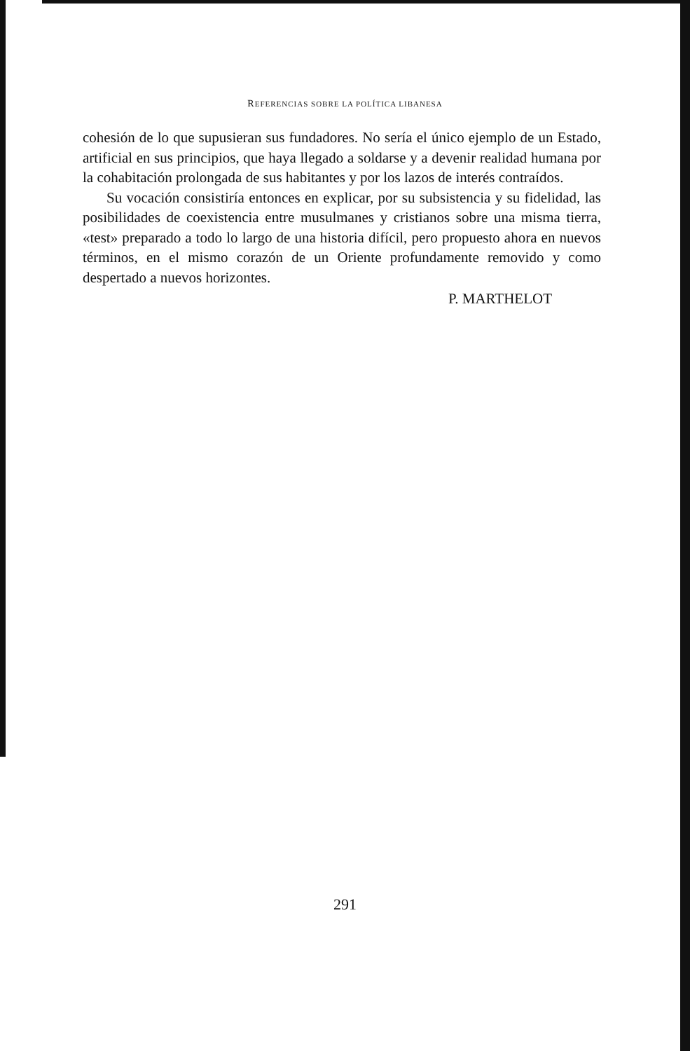REFERENCIAS SOBRE LA POLÍTICA LIBANESA
cohesión de lo que supusieran sus fundadores. No sería el único ejemplo de un Estado, artificial en sus principios, que haya llegado a soldarse y a devenir realidad humana por la cohabitación prolongada de sus habitantes y por los lazos de interés contraídos.
Su vocación consistiría entonces en explicar, por su subsistencia y su fidelidad, las posibilidades de coexistencia entre musulmanes y cristianos sobre una misma tierra, «test» preparado a todo lo largo de una historia difícil, pero propuesto ahora en nuevos términos, en el mismo corazón de un Oriente profundamente removido y como despertado a nuevos horizontes.
P. MARTHELOT
291